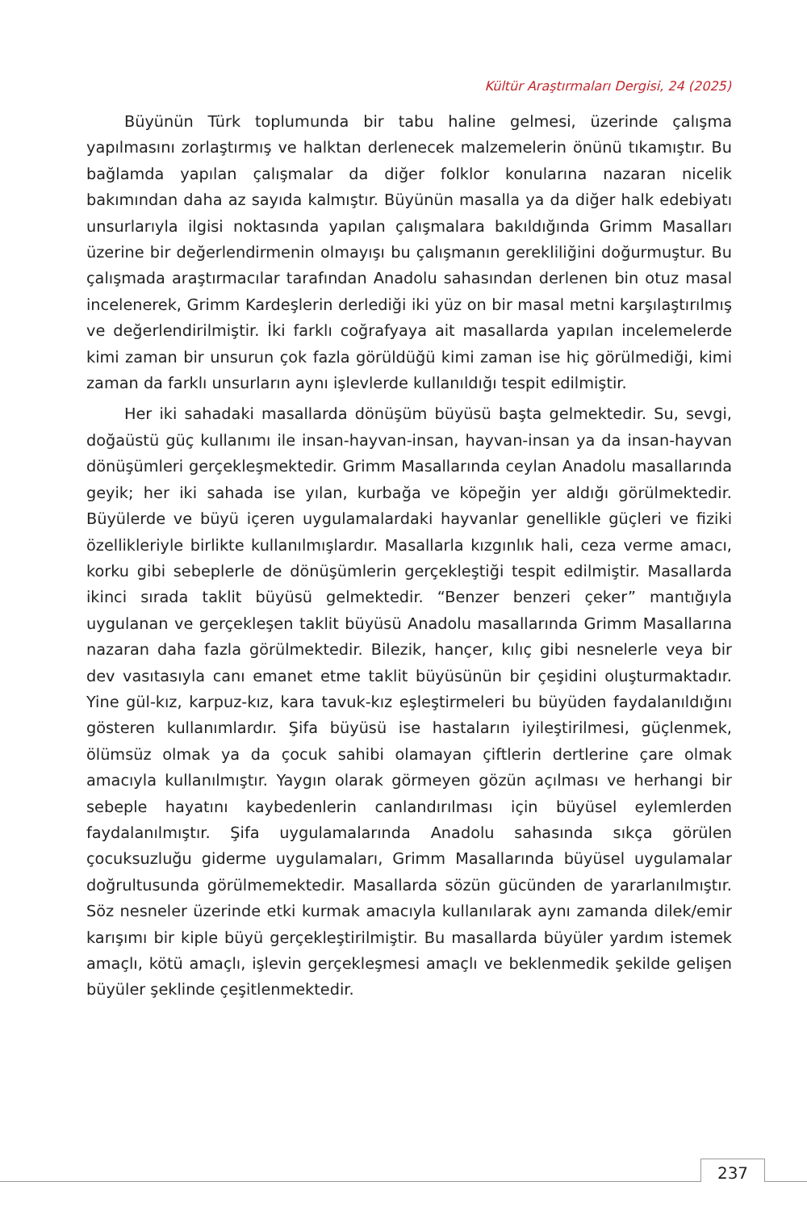Kültür Araştırmaları Dergisi, 24 (2025)
Büyünün Türk toplumunda bir tabu haline gelmesi, üzerinde çalışma yapılmasını zorlaştırmış ve halktan derlenecek malzemelerin önünü tıkamıştır. Bu bağlamda yapılan çalışmalar da diğer folklor konularına nazaran nicelik bakımından daha az sayıda kalmıştır. Büyünün masalla ya da diğer halk edebiyatı unsurlarıyla ilgisi noktasında yapılan çalışmalara bakıldığında Grimm Masalları üzerine bir değerlendirmenin olmayışı bu çalışmanın gerekliliğini doğurmuştur. Bu çalışmada araştırmacılar tarafından Anadolu sahasından derlenen bin otuz masal incelenerek, Grimm Kardeşlerin derlediği iki yüz on bir masal metni karşılaştırılmış ve değerlendirilmiştir. İki farklı coğrafyaya ait masallarda yapılan incelemelerde kimi zaman bir unsurun çok fazla görüldüğü kimi zaman ise hiç görülmediği, kimi zaman da farklı unsurların aynı işlevlerde kullanıldığı tespit edilmiştir.
Her iki sahadaki masallarda dönüşüm büyüsü başta gelmektedir. Su, sevgi, doğaüstü güç kullanımı ile insan-hayvan-insan, hayvan-insan ya da insan-hayvan dönüşümleri gerçekleşmektedir. Grimm Masallarında ceylan Anadolu masallarında geyik; her iki sahada ise yılan, kurbağa ve köpeğin yer aldığı görülmektedir. Büyülerde ve büyü içeren uygulamalardaki hayvanlar genellikle güçleri ve fiziki özellikleriyle birlikte kullanılmışlardır. Masallarla kızgınlık hali, ceza verme amacı, korku gibi sebeplerle de dönüşümlerin gerçekleştiği tespit edilmiştir. Masallarda ikinci sırada taklit büyüsü gelmektedir. “Benzer benzeri çeker” mantığıyla uygulanan ve gerçekleşen taklit büyüsü Anadolu masallarında Grimm Masallarına nazaran daha fazla görülmektedir. Bilezik, hançer, kılıç gibi nesnelerle veya bir dev vasıtasıyla canı emanet etme taklit büyüsünün bir çeşidini oluşturmaktadır. Yine gül-kız, karpuz-kız, kara tavuk-kız eşleştirmeleri bu büyüden faydalanıldığını gösteren kullanımlardır. Şifa büyüsü ise hastaların iyileştirilmesi, güçlenmek, ölümsüz olmak ya da çocuk sahibi olamayan çiftlerin dertlerine çare olmak amacıyla kullanılmıştır. Yaygın olarak görmeyen gözün açılması ve herhangi bir sebeple hayatını kaybedenlerin canlandırılması için büyüsel eylemlerden faydalanılmıştır. Şifa uygulamalarında Anadolu sahasında sıkça görülen çocuksuzluğu giderme uygulamaları, Grimm Masallarında büyüsel uygulamalar doğrultusunda görülmemektedir. Masallarda sözün gücünden de yararlanılmıştır. Söz nesneler üzerinde etki kurmak amacıyla kullanılarak aynı zamanda dilek/emir karışımı bir kiple büyü gerçekleştirilmiştir. Bu masallarda büyüler yardım istemek amaçlı, kötü amaçlı, işlevin gerçekleşmesi amaçlı ve beklenmedik şekilde gelişen büyüler şeklinde çeşitlenmektedir.
237